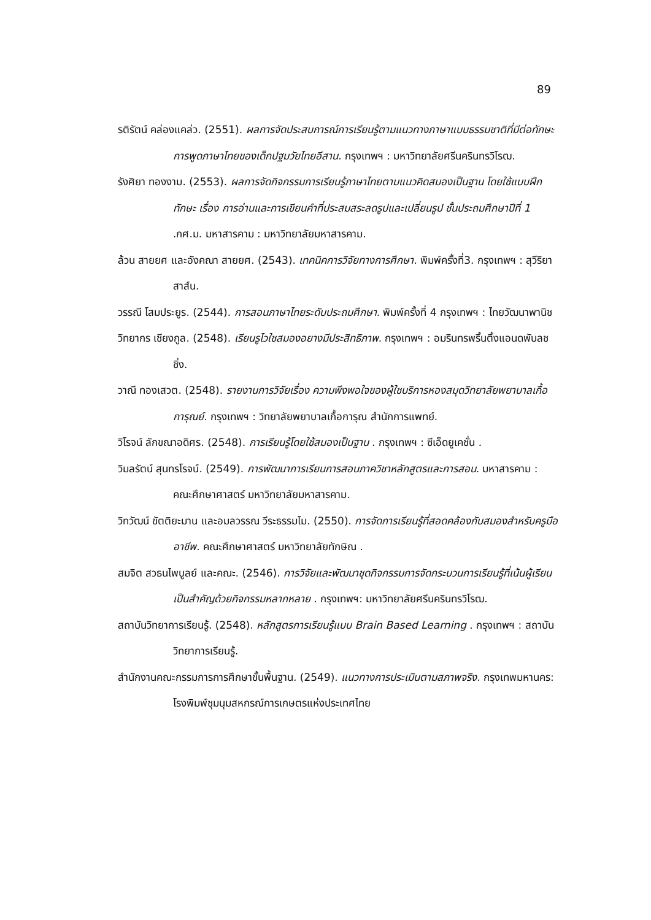89
รติรัตน์ คล่องแคล่ว. (2551). ผลการจัดประสบการณ์การเรียนรู้ตามแนวทางภาษาแบบธรรมชาติที่มีต่อทักษะการพูดภาษาไทยของเด็กปฐมวัยไทยอีสาน. กรุงเทพฯ : มหาวิทยาลัยศรีนครินทรวิโรฒ.
รังศิยา ทองงาม. (2553). ผลการจัดกิจกรรมการเรียนรู้ภาษาไทยตามแนวคิดสมองเป็นฐาน โดยใช้แบบฝึกทักษะ เรื่อง การอ่านและการเขียนคำที่ประสมสระลดรูปและเปลี่ยนรูป ชั้นประถมศึกษาปีที่ 1 .กศ.ม. มหาสารคาม : มหาวิทยาลัยมหาสารคาม.
ล้วน สายยศ และอังคณา สายยศ. (2543). เทคนิคการวิจัยทางการศึกษา. พิมพ์ครั้งที่3. กรุงเทพฯ : สุวีริยาสาส์น.
วรรณี โสมประยูร. (2544). การสอนภาษาไทยระดับประถมศึกษา. พิมพ์ครั้งที่ 4 กรุงเทพฯ : ไทยวัฒนาพานิช
วิทยากร เชียงกูล. (2548). เรียนรูไวใชสมองอยางมีประสิทธิภาพ. กรุงเทพฯ : อมรินทรพริ้นติ้งแอนดพับลชชิ่ง.
วาณี ทองเสวต. (2548). รายงานการวิจัยเรื่อง ความพึงพอใจของผู้ใชบริการหองสมุดวิทยาลัยพยาบาลเกื้อการุณย์. กรุงเทพฯ : วิทยาลัยพยาบาลเกื้อการุณ สำนักการแพทย์.
วิโรจน์ ลักขณาอดิศร. (2548). การเรียนรู้โดยใช้สมองเป็นฐาน . กรุงเทพฯ : ซีเอ็ดยูเคชั่น .
วิมลรัตน์ สุนทรโรจน์. (2549). การพัฒนาการเรียนการสอนภาควิชาหลักสูตรและการสอน. มหาสารคาม : คณะศึกษาศาสตร์ มหาวิทยาลัยมหาสารคาม.
วิทวัฒน์ ขัตติยะมาน และอมลวรรณ วีระธรรมโม. (2550). การจัดการเรียนรู้ที่สอดคล้องกับสมองสำหรับครูมืออาชีพ. คณะศึกษาศาสตร์ มหาวิทยาลัยทักษิณ .
สมจิต สวธนไพบูลย์ และคณะ. (2546). การวิจัยและพัฒนาชุดกิจกรรมการจัดกระบวนการเรียนรู้ที่เน้นผู้เรียนเป็นสำคัญด้วยกิจกรรมหลากหลาย . กรุงเทพฯ: มหาวิทยาลัยศรีนครินทรวิโรฒ.
สถาบันวิทยาการเรียนรู้. (2548). หลักสูตรการเรียนรู้แบบ Brain Based Learning . กรุงเทพฯ : สถาบันวิทยาการเรียนรู้.
สำนักงานคณะกรรมการการศึกษาขั้นพื้นฐาน. (2549). แนวทางการประเมินตามสภาพจริง. กรุงเทพมหานคร: โรงพิมพ์ชุมนุมสหกรณ์การเกษตรแห่งประเทศไทย